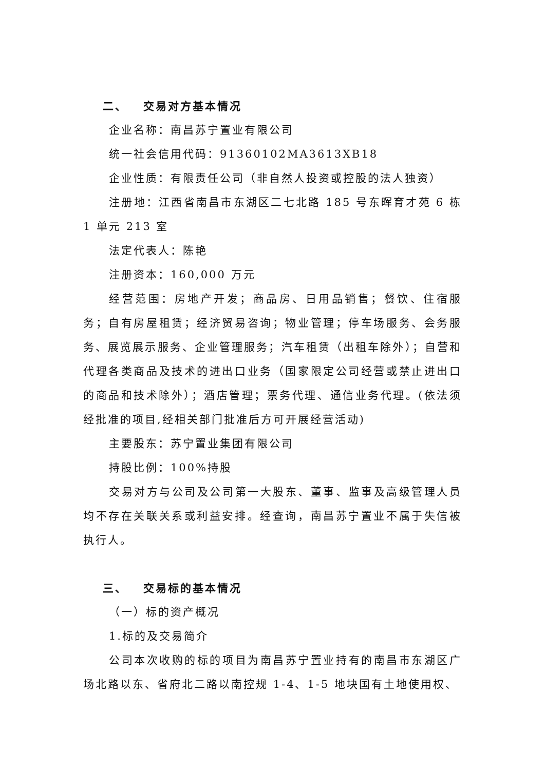二、 交易对方基本情况
企业名称：南昌苏宁置业有限公司
统一社会信用代码：91360102MA3613XB18
企业性质：有限责任公司（非自然人投资或控股的法人独资）
注册地：江西省南昌市东湖区二七北路 185 号东晖育才苑 6 栋 1 单元 213 室
法定代表人：陈艳
注册资本：160,000 万元
经营范围：房地产开发；商品房、日用品销售；餐饮、住宿服务；自有房屋租赁；经济贸易咨询；物业管理；停车场服务、会务服务、展览展示服务、企业管理服务；汽车租赁（出租车除外）；自营和代理各类商品及技术的进出口业务（国家限定公司经营或禁止进出口的商品和技术除外）；酒店管理；票务代理、通信业务代理。(依法须经批准的项目,经相关部门批准后方可开展经营活动)
主要股东：苏宁置业集团有限公司
持股比例：100%持股
交易对方与公司及公司第一大股东、董事、监事及高级管理人员均不存在关联关系或利益安排。经查询，南昌苏宁置业不属于失信被执行人。
三、 交易标的基本情况
（一）标的资产概况
1.标的及交易简介
公司本次收购的标的项目为南昌苏宁置业持有的南昌市东湖区广场北路以东、省府北二路以南控规 1-4、1-5 地块国有土地使用权、